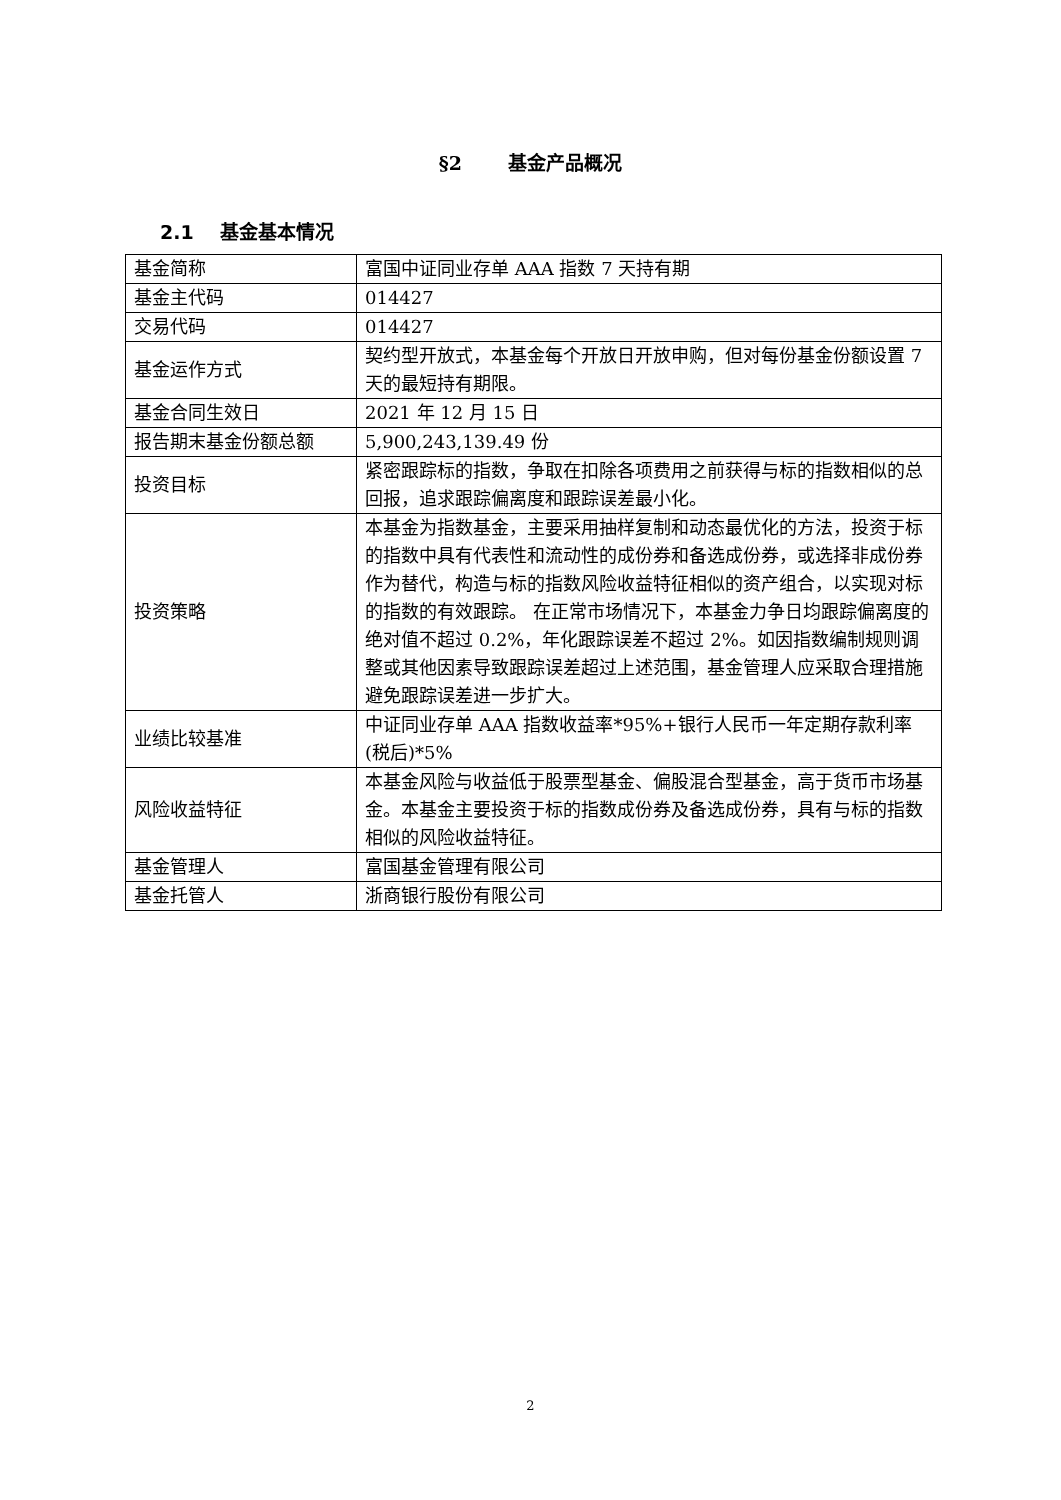§2 基金产品概况
2.1 基金基本情况
| 基金简称 | 富国中证同业存单 AAA 指数 7 天持有期 |
| 基金主代码 | 014427 |
| 交易代码 | 014427 |
| 基金运作方式 | 契约型开放式，本基金每个开放日开放申购，但对每份基金份额设置 7 天的最短持有期限。 |
| 基金合同生效日 | 2021 年 12 月 15 日 |
| 报告期末基金份额总额 | 5,900,243,139.49 份 |
| 投资目标 | 紧密跟踪标的指数，争取在扣除各项费用之前获得与标的指数相似的总回报，追求跟踪偏离度和跟踪误差最小化。 |
| 投资策略 | 本基金为指数基金，主要采用抽样复制和动态最优化的方法，投资于标的指数中具有代表性和流动性的成份券和备选成份券，或选择非成份券作为替代，构造与标的指数风险收益特征相似的资产组合，以实现对标的指数的有效跟踪。 在正常市场情况下，本基金力争日均跟踪偏离度的绝对值不超过 0.2%，年化跟踪误差不超过 2%。如因指数编制规则调整或其他因素导致跟踪误差超过上述范围，基金管理人应采取合理措施避免跟踪误差进一步扩大。 |
| 业绩比较基准 | 中证同业存单 AAA 指数收益率*95%+银行人民币一年定期存款利率(税后)*5% |
| 风险收益特征 | 本基金风险与收益低于股票型基金、偏股混合型基金，高于货币市场基金。本基金主要投资于标的指数成份券及备选成份券，具有与标的指数相似的风险收益特征。 |
| 基金管理人 | 富国基金管理有限公司 |
| 基金托管人 | 浙商银行股份有限公司 |
2